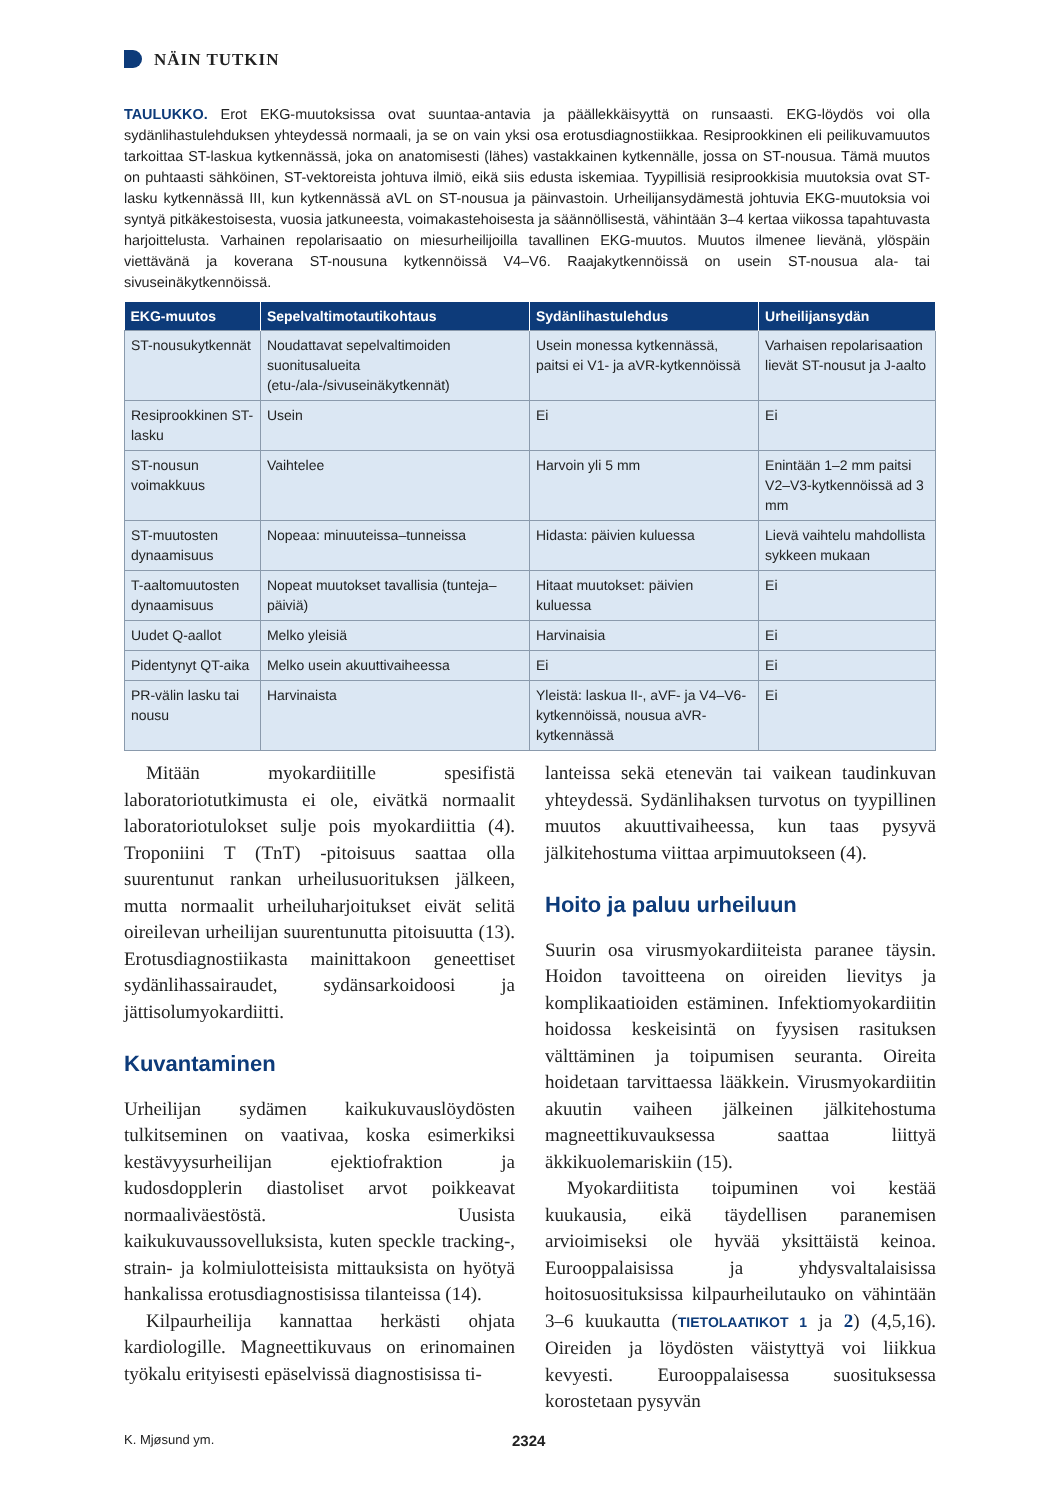NÄIN TUTKIN
TAULUKKO. Erot EKG-muutoksissa ovat suuntaa-antavia ja päällekkäisyyttä on runsaasti. EKG-löydös voi olla sydänlihastulehduksen yhteydessä normaali, ja se on vain yksi osa erotusdiagnostiikkaa. Resiprookkinen eli peilikuvamuutos tarkoittaa ST-laskua kytkennässä, joka on anatomisesti (lähes) vastakkainen kytkennälle, jossa on ST-nousua. Tämä muutos on puhtaasti sähköinen, ST-vektoreista johtuva ilmiö, eikä siis edusta iskemiaa. Tyypillisiä resiprookkisia muutoksia ovat ST-lasku kytkennässä III, kun kytkennässä aVL on ST-nousua ja päinvastoin. Urheilijansydämestä johtuvia EKG-muutoksia voi syntyä pitkäkestoisesta, vuosia jatkuneesta, voimakastehoisesta ja säännöllisestä, vähintään 3–4 kertaa viikossa tapahtuvasta harjoittelusta. Varhainen repolarisaatio on miesurheilijoilla tavallinen EKG-muutos. Muutos ilmenee lievänä, ylöspäin viettävänä ja koverana ST-nousuna kytkennöissä V4–V6. Raajakytkennöissä on usein ST-nousua ala- tai sivuseinäkytkennöissä.
| EKG-muutos | Sepelvaltimotautikohtaus | Sydänlihastulehdus | Urheilijansydän |
| --- | --- | --- | --- |
| ST-nousukytkennät | Noudattavat sepelvaltimoiden suonitusalueita (etu-/ala-/sivuseinäkytkennät) | Usein monessa kytkennässä, paitsi ei V1- ja aVR-kytkennöissä | Varhaisen repolarisaation lievät ST-nousut ja J-aalto |
| Resiprookkinen ST-lasku | Usein | Ei | Ei |
| ST-nousun voimakkuus | Vaihtelee | Harvoin yli 5 mm | Enintään 1–2 mm paitsi V2–V3-kytkennöissä ad 3 mm |
| ST-muutosten dynaamisuus | Nopeaa: minuuteissa–tunneissa | Hidasta: päivien kuluessa | Lievä vaihtelu mahdollista sykkeen mukaan |
| T-aaltomuutosten dynaamisuus | Nopeat muutokset tavallisia (tunteja–päiviä) | Hitaat muutokset: päivien kuluessa | Ei |
| Uudet Q-aallot | Melko yleisiä | Harvinaisia | Ei |
| Pidentynyt QT-aika | Melko usein akuuttivaiheessa | Ei | Ei |
| PR-välin lasku tai nousu | Harvinaista | Yleistä: laskua II-, aVF- ja V4–V6-kytkennöissä, nousua aVR-kytkennässä | Ei |
Mitään myokardiitille spesifistä laboratoriotutkimusta ei ole, eivätkä normaalit laboratoriotulokset sulje pois myokardiittia (4). Troponiini T (TnT) -pitoisuus saattaa olla suurentunut rankan urheilusuorituksen jälkeen, mutta normaalit urheiluharjoitukset eivät selitä oireilevan urheilijan suurentunutta pitoisuutta (13). Erotusdiagnostiikasta mainittakoon geneettiset sydänlihassairaudet, sydänsarkoidoosi ja jättisolumyokardiitti.
Kuvantaminen
Urheilijan sydämen kaikukuvauslöydösten tulkitseminen on vaativaa, koska esimerkiksi kestävyysurheilijan ejektiofraktion ja kudosdopplerin diastoliset arvot poikkeavat normaaliväestöstä. Uusista kaikukuvaussovelluksista, kuten speckle tracking-, strain- ja kolmiulotteisista mittauksista on hyötyä hankalissa erotusdiagnostisissa tilanteissa (14).
Kilpaurheilija kannattaa herkästi ohjata kardiologille. Magneettikuvaus on erinomainen työkalu erityisesti epäselvissä diagnostisissa ti-
lanteissa sekä etenevän tai vaikean taudinkuvan yhteydessä. Sydänlihaksen turvotus on tyypillinen muutos akuuttivaiheessa, kun taas pysyvä jälkitehostuma viittaa arpimuutokseen (4).
Hoito ja paluu urheiluun
Suurin osa virusmyokardiiteista paranee täysin. Hoidon tavoitteena on oireiden lievitys ja komplikaatioiden estäminen. Infektiomyokardiitin hoidossa keskeisintä on fyysisen rasituksen välttäminen ja toipumisen seuranta. Oireita hoidetaan tarvittaessa lääkkein. Virusmyokardiitin akuutin vaiheen jälkeinen jälkitehostuma magneettikuvauksessa saattaa liittyä äkkikuolemariskiin (15).
Myokardiitista toipuminen voi kestää kuukausia, eikä täydellisen paranemisen arvioimiseksi ole hyvää yksittäistä keinoa. Eurooppalaisissa ja yhdysvaltalaisissa hoitosuosituksissa kilpaurheilutauko on vähintään 3–6 kuukautta (TIETOLAATIKOT 1 ja 2) (4,5,16). Oireiden ja löydösten väistyttyä voi liikkua kevyesti. Eurooppalaisessa suosituksessa korostetaan pysyvän
K. Mjøsund ym. 2324